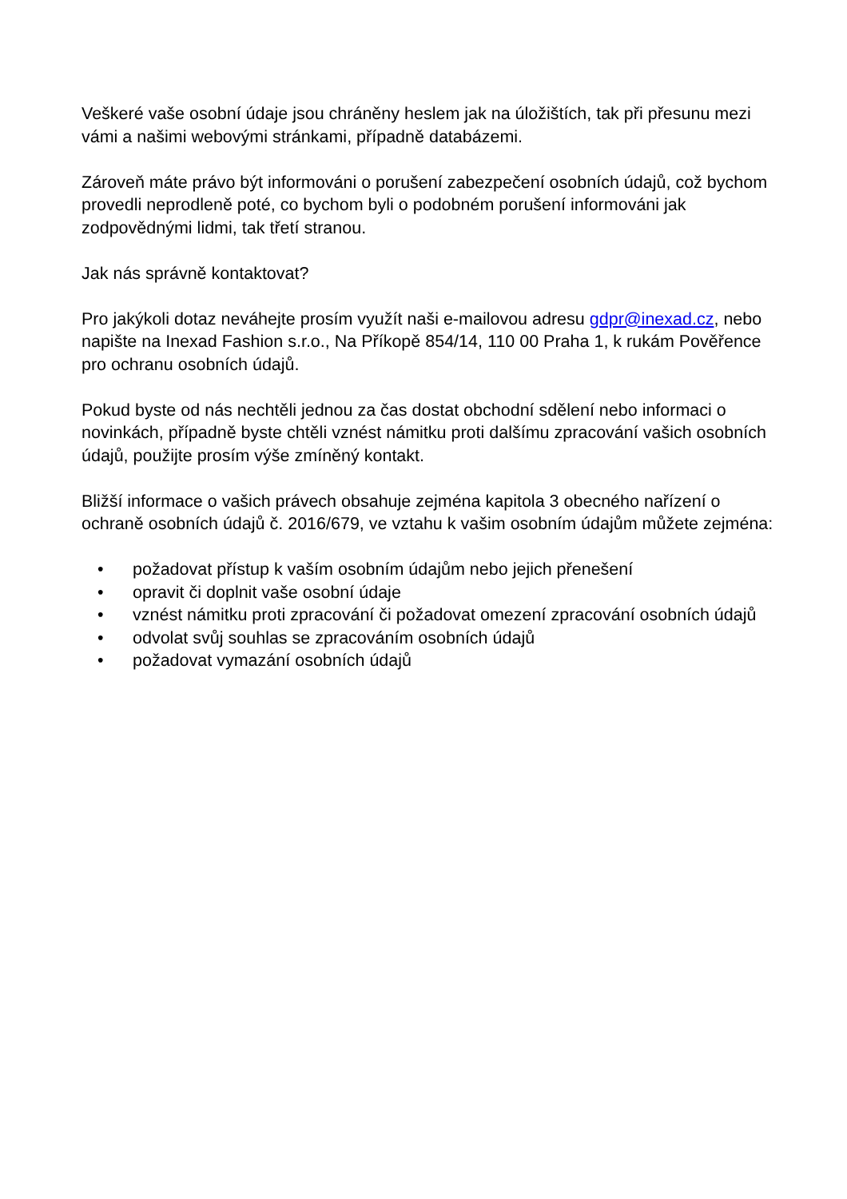Veškeré vaše osobní údaje jsou chráněny heslem jak na úložištích, tak při přesunu mezi vámi a našimi webovými stránkami, případně databázemi.
Zároveň máte právo být informováni o porušení zabezpečení osobních údajů, což bychom provedli neprodleně poté, co bychom byli o podobném porušení informováni jak zodpovědnými lidmi, tak třetí stranou.
Jak nás správně kontaktovat?
Pro jakýkoli dotaz neváhejte prosím využít naši e-mailovou adresu gdpr@inexad.cz, nebo napište na Inexad Fashion s.r.o., Na Příkopě 854/14, 110 00 Praha 1, k rukám Pověřence pro ochranu osobních údajů.
Pokud byste od nás nechtěli jednou za čas dostat obchodní sdělení nebo informaci o novinkách, případně byste chtěli vznést námitku proti dalšímu zpracování vašich osobních údajů, použijte prosím výše zmíněný kontakt.
Bližší informace o vašich právech obsahuje zejména kapitola 3 obecného nařízení o ochraně osobních údajů č. 2016/679, ve vztahu k vašim osobním údajům můžete zejména:
• požadovat přístup k vaším osobním údajům nebo jejich přenešení
• opravit či doplnit vaše osobní údaje
• vznést námitku proti zpracování či požadovat omezení zpracování osobních údajů
• odvolat svůj souhlas se zpracováním osobních údajů
• požadovat vymazání osobních údajů